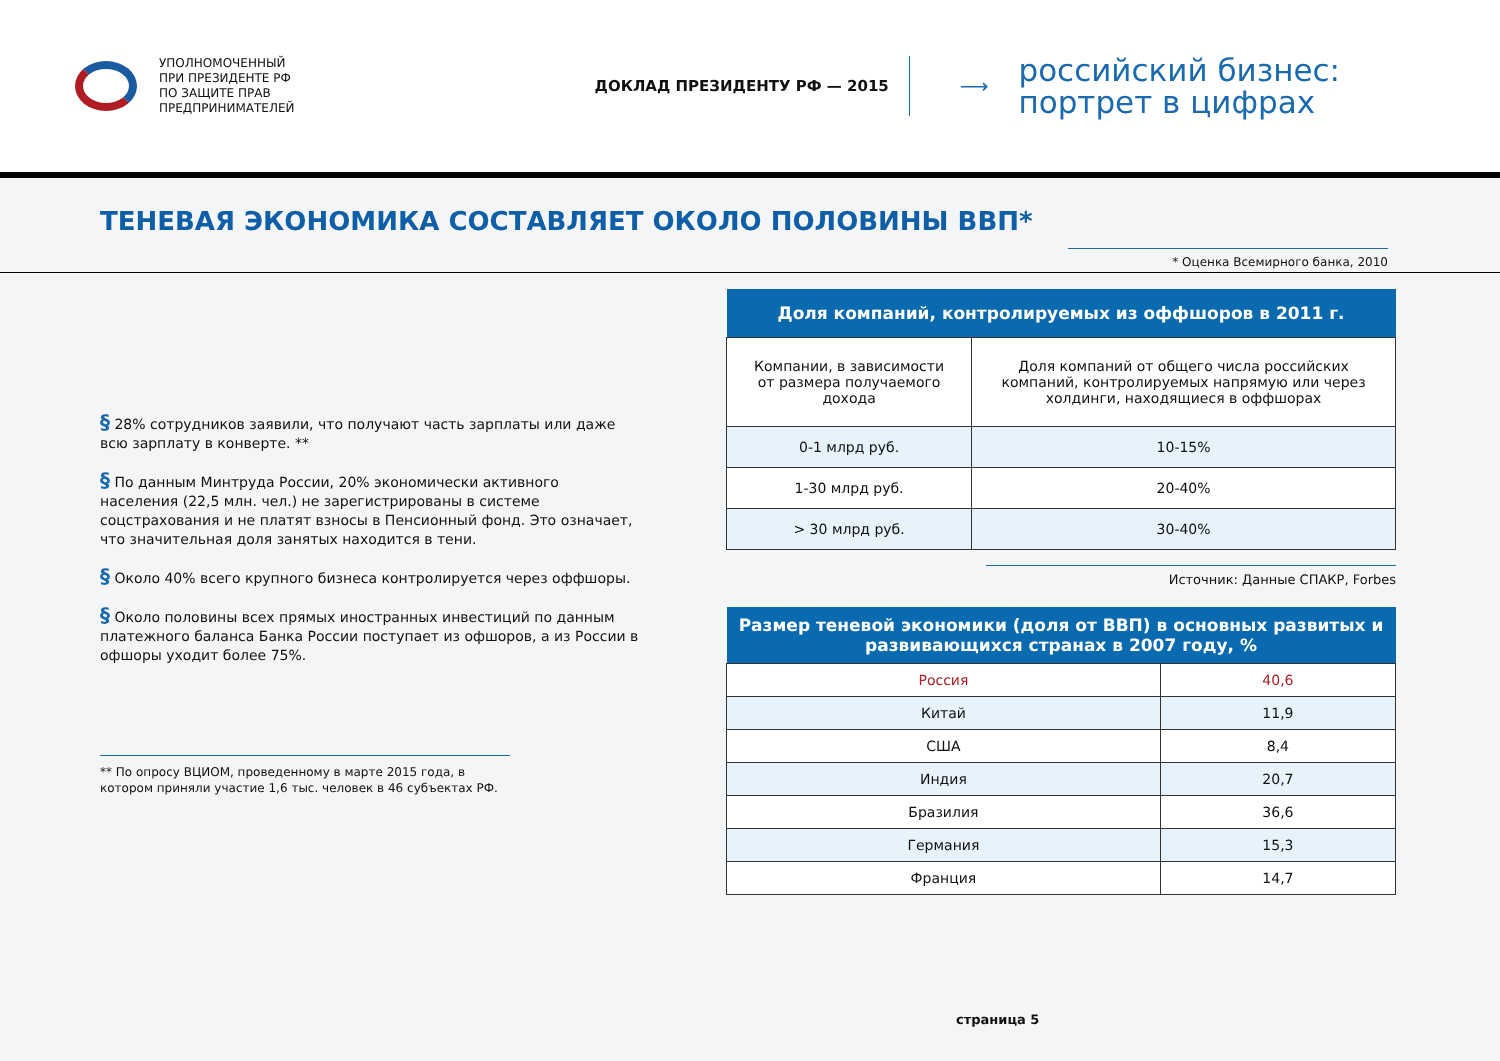УПОЛНОМОЧЕННЫЙ
ПРИ ПРЕЗИДЕНТЕ РФ
ПО ЗАЩИТЕ ПРАВ
ПРЕДПРИНИМАТЕЛЕЙ
ДОКЛАД ПРЕЗИДЕНТУ РФ — 2015
⟶
российский бизнес:
портрет в цифрах
ТЕНЕВАЯ ЭКОНОМИКА СОСТАВЛЯЕТ ОКОЛО ПОЛОВИНЫ ВВП*
* Оценка Всемирного банка, 2010
§ 28% сотрудников заявили, что получают часть зарплаты или даже всю зарплату в конверте. **
§ По данным Минтруда России, 20% экономически активного населения (22,5 млн. чел.) не зарегистрированы в системе соцстрахования и не платят взносы в Пенсионный фонд. Это означает, что значительная доля занятых находится в тени.
§ Около 40% всего крупного бизнеса контролируется через оффшоры.
§ Около половины всех прямых иностранных инвестиций по данным платежного баланса Банка России поступает из офшоров, а из России в офшоры уходит более 75%.
** По опросу ВЦИОМ, проведенному в марте 2015 года, в котором приняли участие 1,6 тыс. человек в 46 субъектах РФ.
| Доля компаний, контролируемых из оффшоров в 2011 г. | |
| --- | --- |
| Компании, в зависимости от размера получаемого дохода | Доля компаний от общего числа российских компаний, контролируемых напрямую или через холдинги, находящиеся в оффшорах |
| 0-1 млрд руб. | 10-15% |
| 1-30 млрд руб. | 20-40% |
| > 30 млрд руб. | 30-40% |
Источник: Данные СПАКР, Forbes
| Размер теневой экономики (доля от ВВП) в основных развитых и развивающихся странах в 2007 году, % | |
| --- | --- |
| Россия | 40,6 |
| Китай | 11,9 |
| США | 8,4 |
| Индия | 20,7 |
| Бразилия | 36,6 |
| Германия | 15,3 |
| Франция | 14,7 |
страница 5